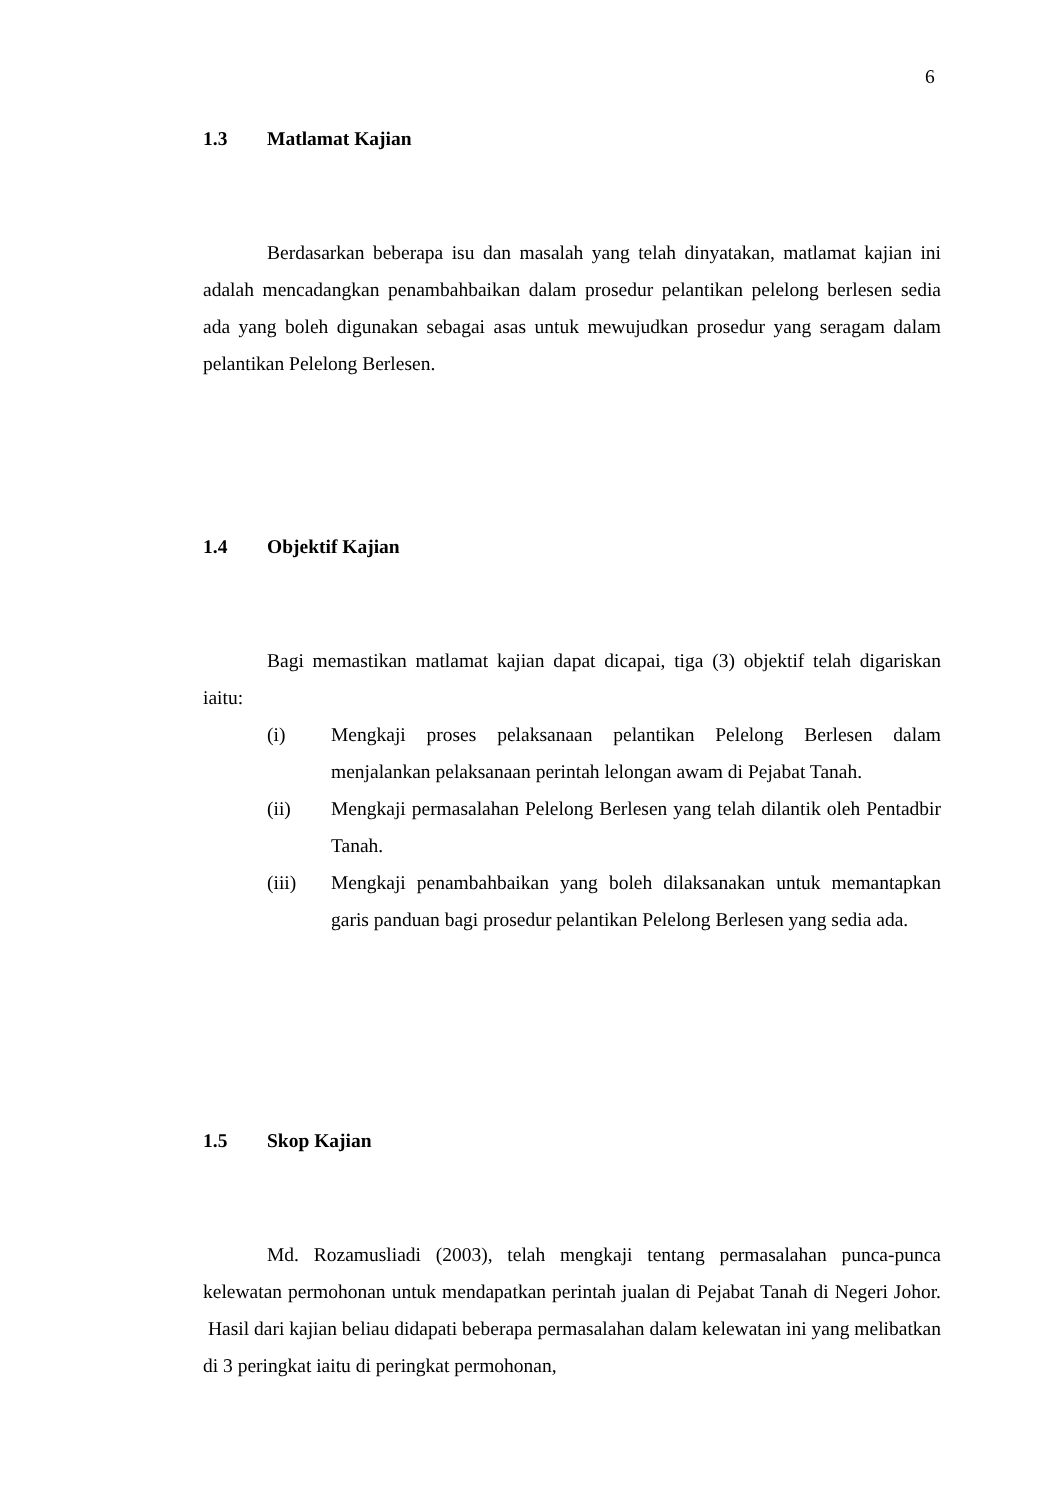6
1.3 Matlamat Kajian
Berdasarkan beberapa isu dan masalah yang telah dinyatakan, matlamat kajian ini adalah mencadangkan penambahbaikan dalam prosedur pelantikan pelelong berlesen sedia ada yang boleh digunakan sebagai asas untuk mewujudkan prosedur yang seragam dalam pelantikan Pelelong Berlesen.
1.4 Objektif Kajian
Bagi memastikan matlamat kajian dapat dicapai, tiga (3) objektif telah digariskan iaitu:
(i) Mengkaji proses pelaksanaan pelantikan Pelelong Berlesen dalam menjalankan pelaksanaan perintah lelongan awam di Pejabat Tanah.
(ii) Mengkaji permasalahan Pelelong Berlesen yang telah dilantik oleh Pentadbir Tanah.
(iii) Mengkaji penambahbaikan yang boleh dilaksanakan untuk memantapkan garis panduan bagi prosedur pelantikan Pelelong Berlesen yang sedia ada.
1.5 Skop Kajian
Md. Rozamusliadi (2003), telah mengkaji tentang permasalahan punca-punca kelewatan permohonan untuk mendapatkan perintah jualan di Pejabat Tanah di Negeri Johor. Hasil dari kajian beliau didapati beberapa permasalahan dalam kelewatan ini yang melibatkan di 3 peringkat iaitu di peringkat permohonan,